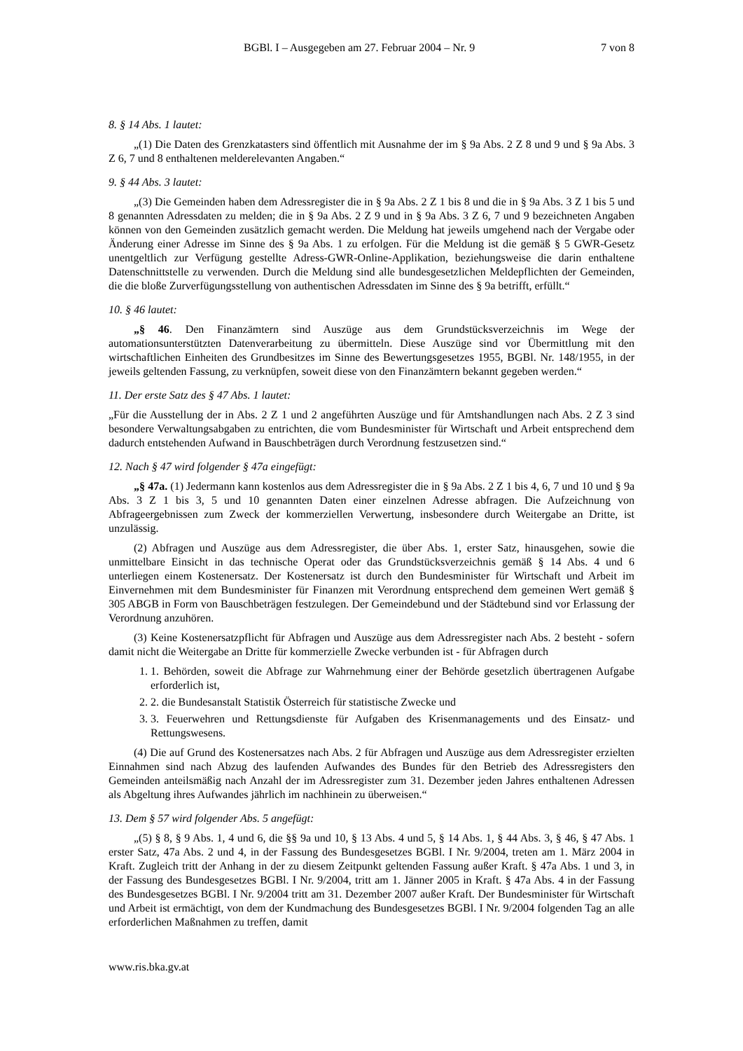BGBl. I – Ausgegeben am 27. Februar 2004 – Nr. 9 7 von 8
8. § 14 Abs. 1 lautet:
„(1) Die Daten des Grenzkatasters sind öffentlich mit Ausnahme der im § 9a Abs. 2 Z 8 und 9 und § 9a Abs. 3 Z 6, 7 und 8 enthaltenen melderelevanten Angaben.“
9. § 44 Abs. 3 lautet:
„(3) Die Gemeinden haben dem Adressregister die in § 9a Abs. 2 Z 1 bis 8 und die in § 9a Abs. 3 Z 1 bis 5 und 8 genannten Adressdaten zu melden; die in § 9a Abs. 2 Z 9 und in § 9a Abs. 3 Z 6, 7 und 9 bezeichneten Angaben können von den Gemeinden zusätzlich gemacht werden. Die Meldung hat jeweils umgehend nach der Vergabe oder Änderung einer Adresse im Sinne des § 9a Abs. 1 zu erfolgen. Für die Meldung ist die gemäß § 5 GWR-Gesetz unentgeltlich zur Verfügung gestellte Adress-GWR-Online-Applikation, beziehungsweise die darin enthaltene Datenschnittstelle zu verwenden. Durch die Meldung sind alle bundesgesetzlichen Meldepflichten der Gemeinden, die die bloße Zurverfügungsstellung von authentischen Adressdaten im Sinne des § 9a betrifft, erfüllt.“
10. § 46 lautet:
„§ 46. Den Finanzämtern sind Auszüge aus dem Grundstücksverzeichnis im Wege der automationsunterstützten Datenverarbeitung zu übermitteln. Diese Auszüge sind vor Übermittlung mit den wirtschaftlichen Einheiten des Grundbesitzes im Sinne des Bewertungsgesetzes 1955, BGBl. Nr. 148/1955, in der jeweils geltenden Fassung, zu verknüpfen, soweit diese von den Finanzämtern bekannt gegeben werden.“
11. Der erste Satz des § 47 Abs. 1 lautet:
„Für die Ausstellung der in Abs. 2 Z 1 und 2 angeführten Auszüge und für Amtshandlungen nach Abs. 2 Z 3 sind besondere Verwaltungsabgaben zu entrichten, die vom Bundesminister für Wirtschaft und Arbeit entsprechend dem dadurch entstehenden Aufwand in Bauschbeträgen durch Verordnung festzusetzen sind.“
12. Nach § 47 wird folgender § 47a eingefügt:
„§ 47a. (1) Jedermann kann kostenlos aus dem Adressregister die in § 9a Abs. 2 Z 1 bis 4, 6, 7 und 10 und § 9a Abs. 3 Z 1 bis 3, 5 und 10 genannten Daten einer einzelnen Adresse abfragen. Die Aufzeichnung von Abfrageergebnissen zum Zweck der kommerziellen Verwertung, insbesondere durch Weitergabe an Dritte, ist unzulässig.
(2) Abfragen und Auszüge aus dem Adressregister, die über Abs. 1, erster Satz, hinausgehen, sowie die unmittelbare Einsicht in das technische Operat oder das Grundstücksverzeichnis gemäß § 14 Abs. 4 und 6 unterliegen einem Kostenersatz. Der Kostenersatz ist durch den Bundesminister für Wirtschaft und Arbeit im Einvernehmen mit dem Bundesminister für Finanzen mit Verordnung entsprechend dem gemeinen Wert gemäß § 305 ABGB in Form von Bauschbeträgen festzulegen. Der Gemeindebund und der Städtebund sind vor Erlassung der Verordnung anzuhören.
(3) Keine Kostenersatzpflicht für Abfragen und Auszüge aus dem Adressregister nach Abs. 2 besteht - sofern damit nicht die Weitergabe an Dritte für kommerzielle Zwecke verbunden ist - für Abfragen durch
1. 1. Behörden, soweit die Abfrage zur Wahrnehmung einer der Behörde gesetzlich übertragenen Aufgabe erforderlich ist,
2. 2. die Bundesanstalt Statistik Österreich für statistische Zwecke und
3. 3. Feuerwehren und Rettungsdienste für Aufgaben des Krisenmanagements und des Einsatz- und Rettungswesens.
(4) Die auf Grund des Kostenersatzes nach Abs. 2 für Abfragen und Auszüge aus dem Adressregister erzielten Einnahmen sind nach Abzug des laufenden Aufwandes des Bundes für den Betrieb des Adressregisters den Gemeinden anteilsmäßig nach Anzahl der im Adressregister zum 31. Dezember jeden Jahres enthaltenen Adressen als Abgeltung ihres Aufwandes jährlich im nachhinein zu überweisen.“
13. Dem § 57 wird folgender Abs. 5 angefügt:
„(5) § 8, § 9 Abs. 1, 4 und 6, die §§ 9a und 10, § 13 Abs. 4 und 5, § 14 Abs. 1, § 44 Abs. 3, § 46, § 47 Abs. 1 erster Satz, 47a Abs. 2 und 4, in der Fassung des Bundesgesetzes BGBl. I Nr. 9/2004, treten am 1. März 2004 in Kraft. Zugleich tritt der Anhang in der zu diesem Zeitpunkt geltenden Fassung außer Kraft. § 47a Abs. 1 und 3, in der Fassung des Bundesgesetzes BGBl. I Nr. 9/2004, tritt am 1. Jänner 2005 in Kraft. § 47a Abs. 4 in der Fassung des Bundesgesetzes BGBl. I Nr. 9/2004 tritt am 31. Dezember 2007 außer Kraft. Der Bundesminister für Wirtschaft und Arbeit ist ermächtigt, von dem der Kundmachung des Bundesgesetzes BGBl. I Nr. 9/2004 folgenden Tag an alle erforderlichen Maßnahmen zu treffen, damit
www.ris.bka.gv.at